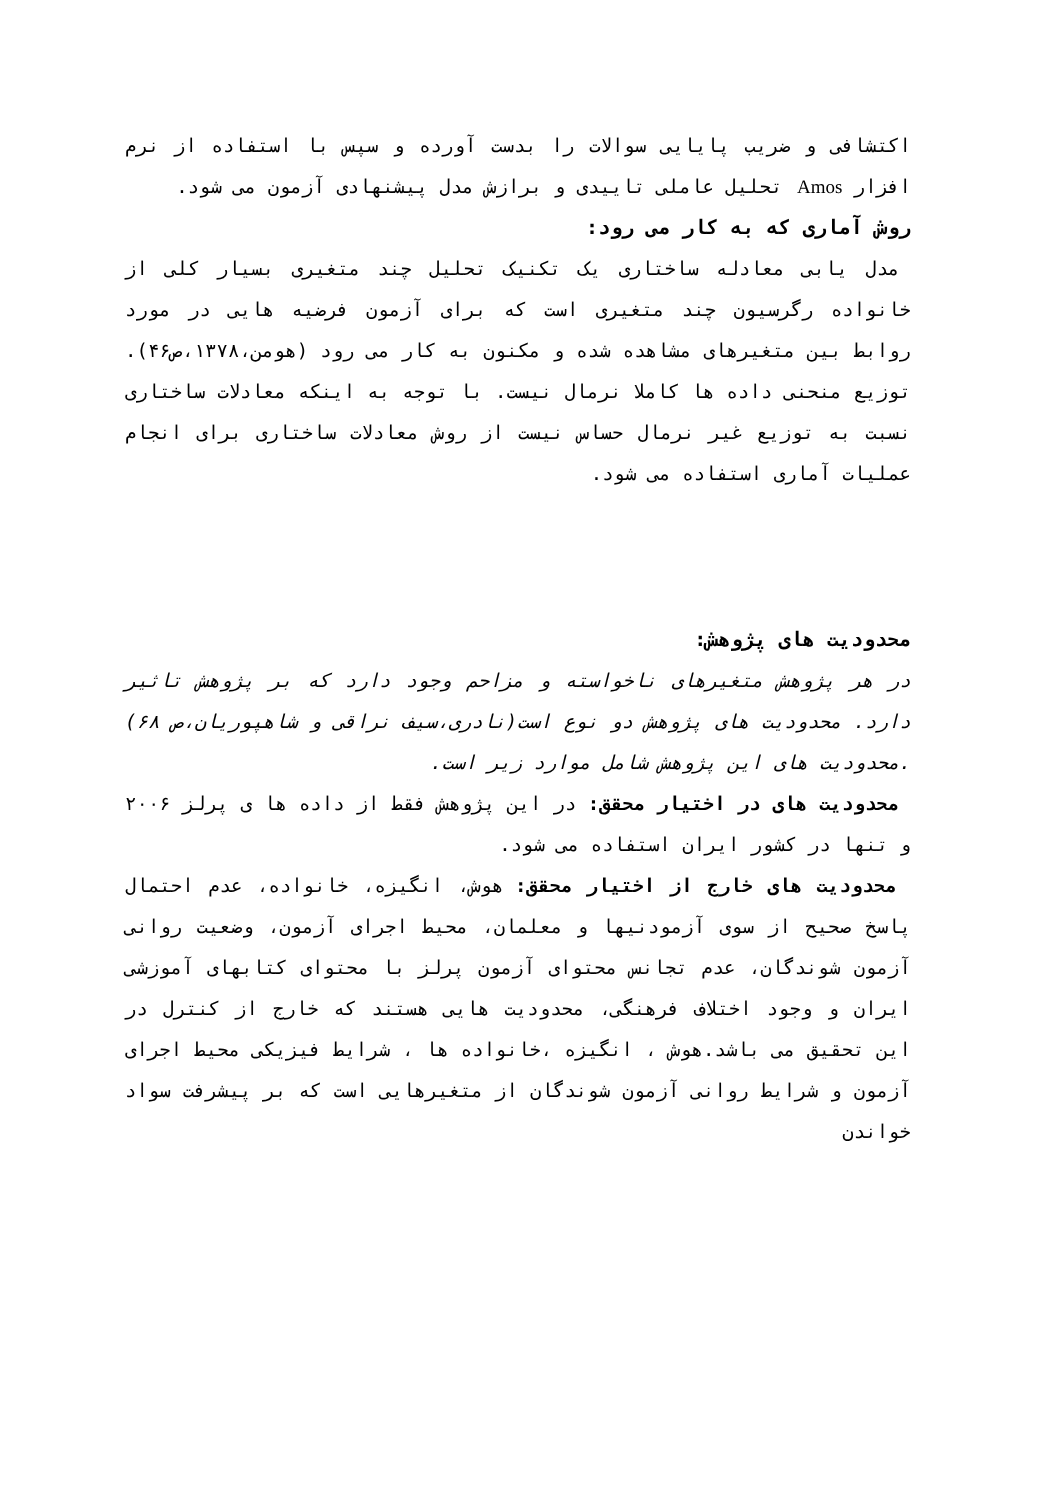اکتشافی و ضریب پایایی سوالات را بدست آورده و سپس با استفاده از نرم افزار Amos تحلیل عاملی تاییدی و برازش مدل پیشنهادی آزمون می شود.
روش آماری که به کار می رود:
مدل یابی معادله ساختاری یک تکنیک تحلیل چند متغیری بسیار کلی از خانواده رگرسیون چند متغیری است که برای آزمون فرضیه هایی در مورد روابط بین متغیرهای مشاهده شده و مکنون به کار می رود (هومن،۱۳۷۸،ص۴۶). توزیع منحنی داده ها کاملا نرمال نیست. با توجه به اینکه معادلات ساختاری نسبت به توزیع غیر نرمال حساس نیست از روش معادلات ساختاری برای انجام عملیات آماری استفاده می شود.
محدودیت های پژوهش:
در هر پژوهش متغیرهای ناخواسته و مزاحم وجود دارد که بر پژوهش تاثیر دارد. محدودیت های پژوهش دو نوع است(نادری،سیف نراقی و شاهپوریان،ص ۶۸) .محدودیت های این پژوهش شامل موارد زیر است.
محدودیت های در اختیار محقق: در این پژوهش فقط از داده ها ی پرلز ۲۰۰۶ و تنها در کشور ایران استفاده می شود.
محدودیت های خارج از اختیار محقق: هوش، انگیزه، خانواده، عدم احتمال پاسخ صحیح از سوی آزمودنیها و معلمان، محیط اجرای آزمون، وضعیت روانی آزمون شوندگان، عدم تجانس محتوای آزمون پرلز با محتوای کتابهای آموزشی ایران و وجود اختلاف فرهنگی، محدودیت هایی هستند که خارج از کنترل در این تحقیق می باشد.هوش ، انگیزه ،خانواده ها ، شرایط فیزیکی محیط اجرای آزمون و شرایط روانی آزمون شوندگان از متغیرهایی است که بر پیشرفت سواد خواندن